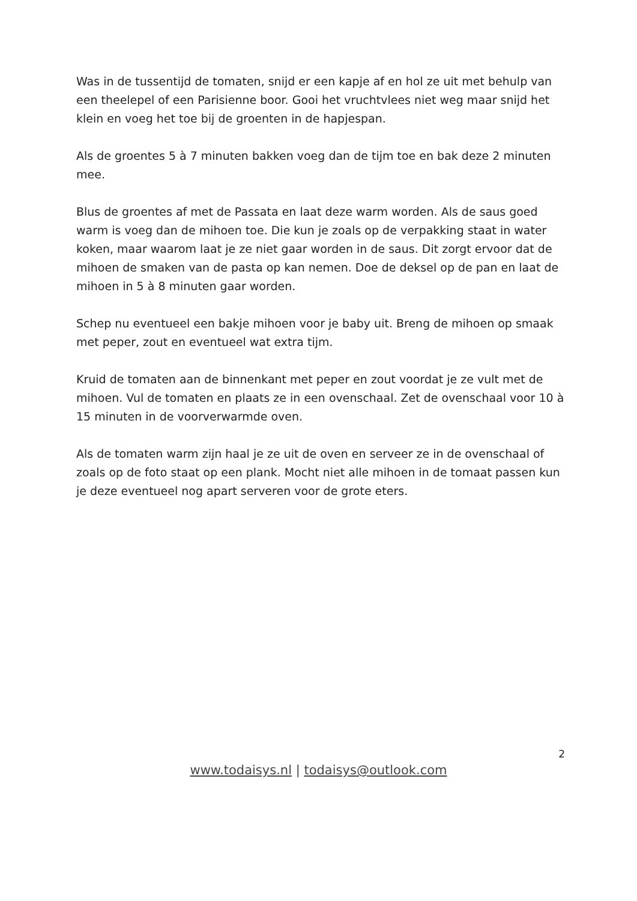Was in de tussentijd de tomaten, snijd er een kapje af en hol ze uit met behulp van een theelepel of een Parisienne boor. Gooi het vruchtvlees niet weg maar snijd het klein en voeg het toe bij de groenten in de hapjespan.
Als de groentes 5 à 7 minuten bakken voeg dan de tijm toe en bak deze 2 minuten mee.
Blus de groentes af met de Passata en laat deze warm worden. Als de saus goed warm is voeg dan de mihoen toe. Die kun je zoals op de verpakking staat in water koken, maar waarom laat je ze niet gaar worden in de saus. Dit zorgt ervoor dat de mihoen de smaken van de pasta op kan nemen. Doe de deksel op de pan en laat de mihoen in 5 à 8 minuten gaar worden.
Schep nu eventueel een bakje mihoen voor je baby uit. Breng de mihoen op smaak met peper, zout en eventueel wat extra tijm.
Kruid de tomaten aan de binnenkant met peper en zout voordat je ze vult met de mihoen. Vul de tomaten en plaats ze in een ovenschaal. Zet de ovenschaal voor 10 à 15 minuten in de voorverwarmde oven.
Als de tomaten warm zijn haal je ze uit de oven en serveer ze in de ovenschaal of zoals op de foto staat op een plank. Mocht niet alle mihoen in de tomaat passen kun je deze eventueel nog apart serveren voor de grote eters.
2
www.todaisys.nl | todaisys@outlook.com